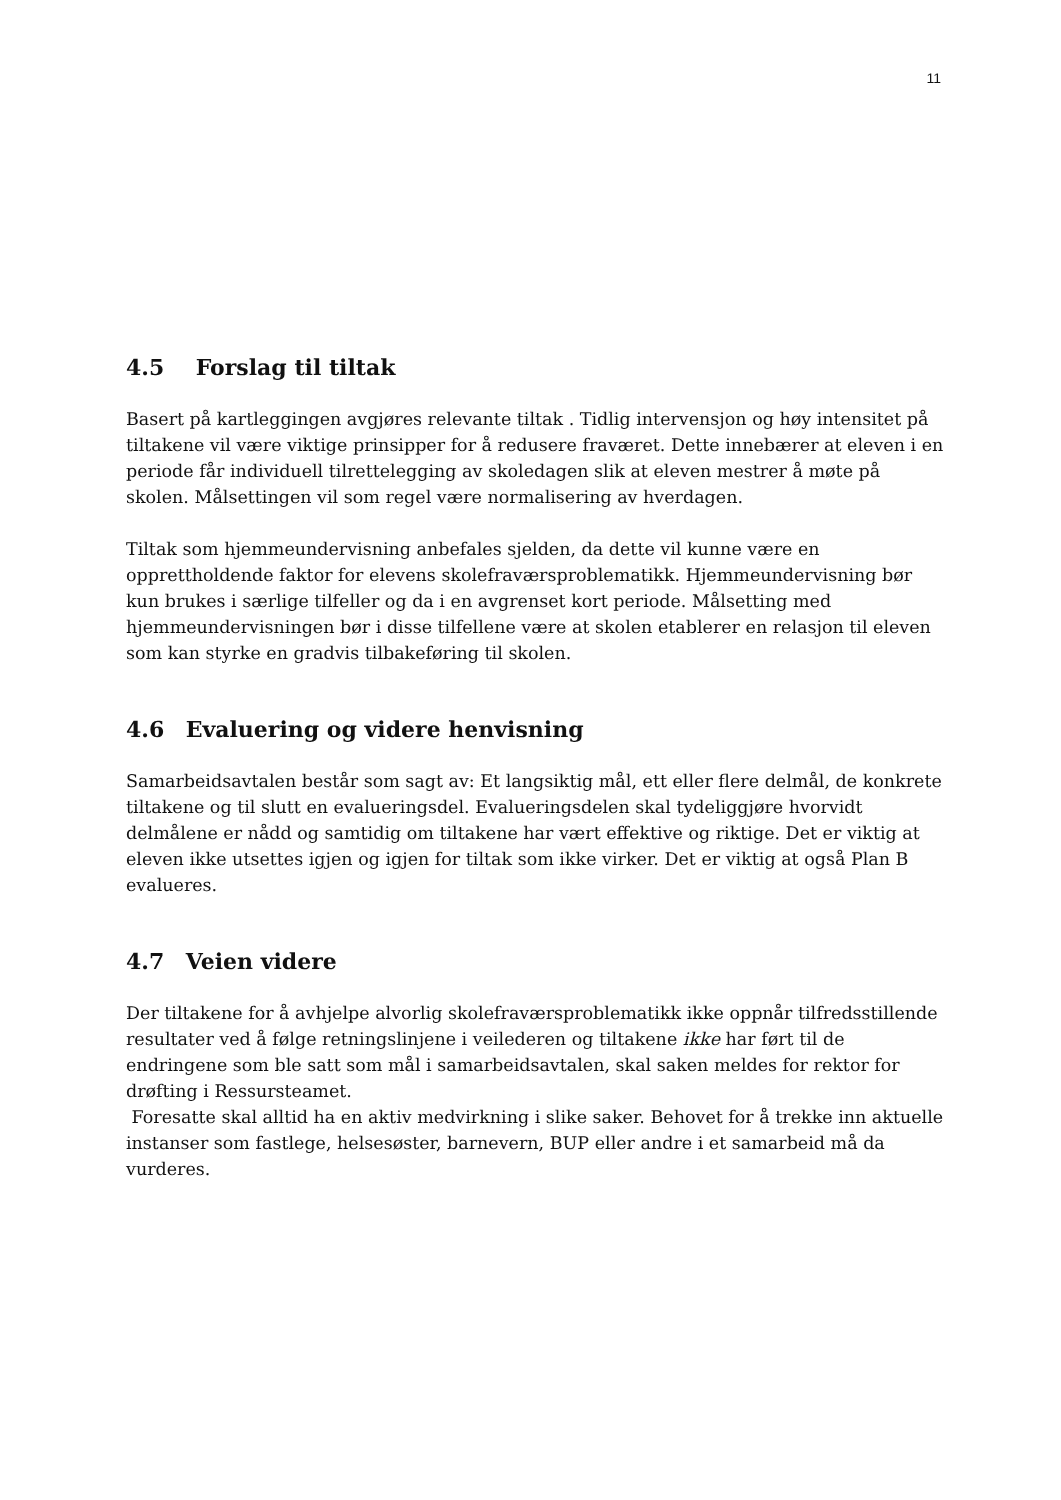11
4.5 Forslag til tiltak
Basert på kartleggingen avgjøres relevante tiltak . Tidlig intervensjon og høy intensitet på tiltakene vil være viktige prinsipper for å redusere fraværet. Dette innebærer at eleven i en periode får individuell tilrettelegging av skoledagen slik at eleven mestrer å møte på skolen. Målsettingen vil som regel være normalisering av hverdagen.
Tiltak som hjemmeundervisning anbefales sjelden, da dette vil kunne være en opprettholdende faktor for elevens skolefraværsproblematikk. Hjemmeundervisning bør kun brukes i særlige tilfeller og da i en avgrenset kort periode. Målsetting med hjemmeundervisningen bør i disse tilfellene være at skolen etablerer en relasjon til eleven som kan styrke en gradvis tilbakeføring til skolen.
4.6 Evaluering og videre henvisning
Samarbeidsavtalen består som sagt av: Et langsiktig mål, ett eller flere delmål, de konkrete tiltakene og til slutt en evalueringsdel. Evalueringsdelen skal tydeliggjøre hvorvidt delmålene er nådd og samtidig om tiltakene har vært effektive og riktige. Det er viktig at eleven ikke utsettes igjen og igjen for tiltak som ikke virker. Det er viktig at også Plan B evalueres.
4.7 Veien videre
Der tiltakene for å avhjelpe alvorlig skolefraværsproblematikk ikke oppnår tilfredsstillende resultater ved å følge retningslinjene i veilederen og tiltakene ikke har ført til de endringene som ble satt som mål i samarbeidsavtalen, skal saken meldes for rektor for drøfting i Ressursteamet.
Foresatte skal alltid ha en aktiv medvirkning i slike saker. Behovet for å trekke inn aktuelle instanser som fastlege, helsesøster, barnevern, BUP eller andre i et samarbeid må da vurderes.